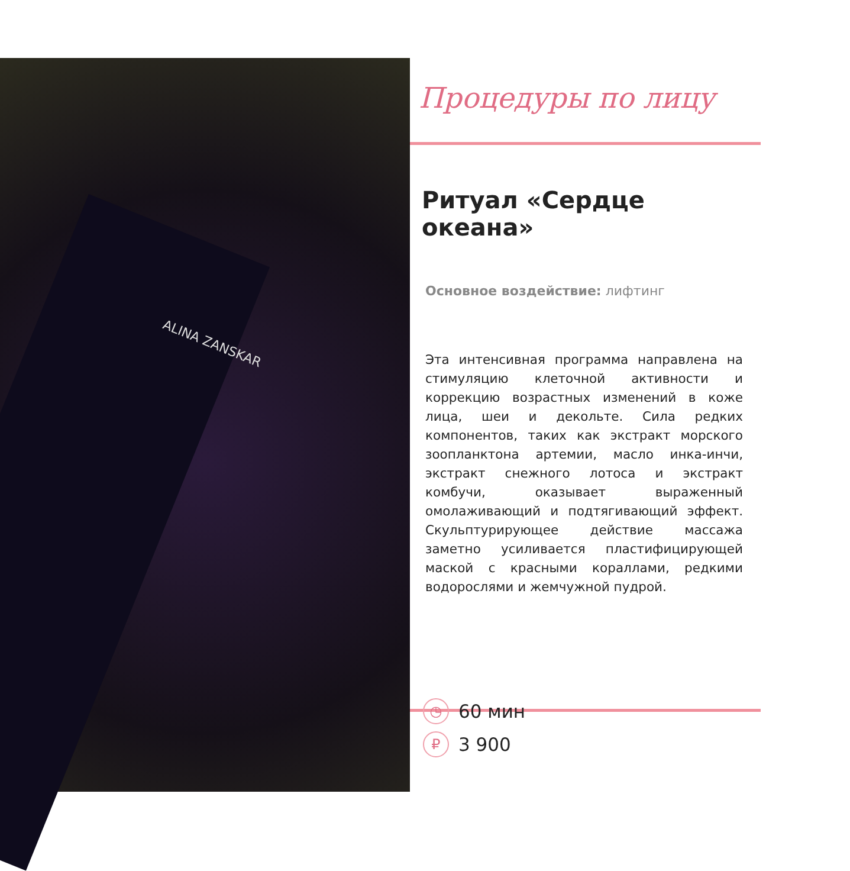ALINA ZANSKAR
Процедуры по лицу
Ритуал «Сердце океана»
Основное воздействие: лифтинг
Эта интенсивная программа направлена на стимуляцию клеточной активности и коррекцию возрастных изменений в коже лица, шеи и декольте. Сила редких компонентов, таких как экстракт морского зоопланктона артемии, масло инка-инчи, экстракт снежного лотоса и экстракт комбучи, оказывает выраженный омолаживающий и подтягивающий эффект. Скульптурирующее действие массажа заметно усиливается пластифицирующей маской с красными кораллами, редкими водорослями и жемчужной пудрой.
◷ 60 мин
₽ 3 900